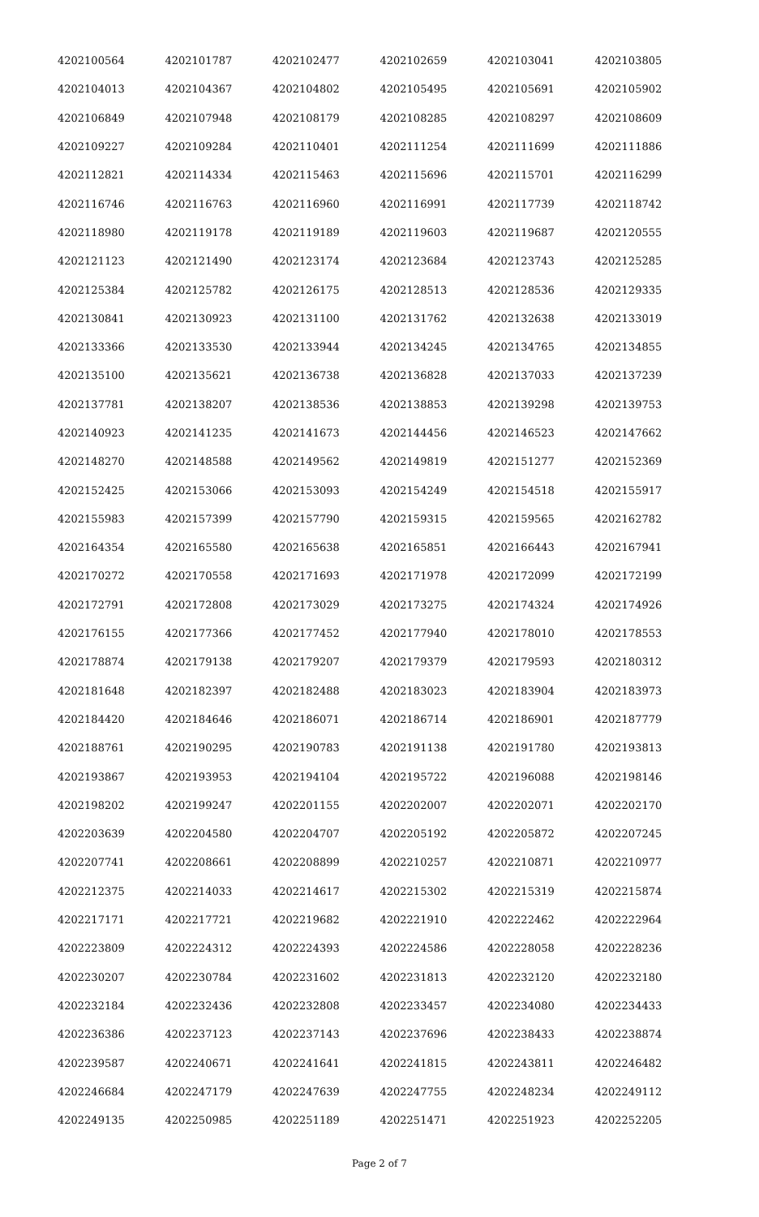| 4202100564 | 4202101787 | 4202102477 | 4202102659 | 4202103041 | 4202103805 |
| 4202104013 | 4202104367 | 4202104802 | 4202105495 | 4202105691 | 4202105902 |
| 4202106849 | 4202107948 | 4202108179 | 4202108285 | 4202108297 | 4202108609 |
| 4202109227 | 4202109284 | 4202110401 | 4202111254 | 4202111699 | 4202111886 |
| 4202112821 | 4202114334 | 4202115463 | 4202115696 | 4202115701 | 4202116299 |
| 4202116746 | 4202116763 | 4202116960 | 4202116991 | 4202117739 | 4202118742 |
| 4202118980 | 4202119178 | 4202119189 | 4202119603 | 4202119687 | 4202120555 |
| 4202121123 | 4202121490 | 4202123174 | 4202123684 | 4202123743 | 4202125285 |
| 4202125384 | 4202125782 | 4202126175 | 4202128513 | 4202128536 | 4202129335 |
| 4202130841 | 4202130923 | 4202131100 | 4202131762 | 4202132638 | 4202133019 |
| 4202133366 | 4202133530 | 4202133944 | 4202134245 | 4202134765 | 4202134855 |
| 4202135100 | 4202135621 | 4202136738 | 4202136828 | 4202137033 | 4202137239 |
| 4202137781 | 4202138207 | 4202138536 | 4202138853 | 4202139298 | 4202139753 |
| 4202140923 | 4202141235 | 4202141673 | 4202144456 | 4202146523 | 4202147662 |
| 4202148270 | 4202148588 | 4202149562 | 4202149819 | 4202151277 | 4202152369 |
| 4202152425 | 4202153066 | 4202153093 | 4202154249 | 4202154518 | 4202155917 |
| 4202155983 | 4202157399 | 4202157790 | 4202159315 | 4202159565 | 4202162782 |
| 4202164354 | 4202165580 | 4202165638 | 4202165851 | 4202166443 | 4202167941 |
| 4202170272 | 4202170558 | 4202171693 | 4202171978 | 4202172099 | 4202172199 |
| 4202172791 | 4202172808 | 4202173029 | 4202173275 | 4202174324 | 4202174926 |
| 4202176155 | 4202177366 | 4202177452 | 4202177940 | 4202178010 | 4202178553 |
| 4202178874 | 4202179138 | 4202179207 | 4202179379 | 4202179593 | 4202180312 |
| 4202181648 | 4202182397 | 4202182488 | 4202183023 | 4202183904 | 4202183973 |
| 4202184420 | 4202184646 | 4202186071 | 4202186714 | 4202186901 | 4202187779 |
| 4202188761 | 4202190295 | 4202190783 | 4202191138 | 4202191780 | 4202193813 |
| 4202193867 | 4202193953 | 4202194104 | 4202195722 | 4202196088 | 4202198146 |
| 4202198202 | 4202199247 | 4202201155 | 4202202007 | 4202202071 | 4202202170 |
| 4202203639 | 4202204580 | 4202204707 | 4202205192 | 4202205872 | 4202207245 |
| 4202207741 | 4202208661 | 4202208899 | 4202210257 | 4202210871 | 4202210977 |
| 4202212375 | 4202214033 | 4202214617 | 4202215302 | 4202215319 | 4202215874 |
| 4202217171 | 4202217721 | 4202219682 | 4202221910 | 4202222462 | 4202222964 |
| 4202223809 | 4202224312 | 4202224393 | 4202224586 | 4202228058 | 4202228236 |
| 4202230207 | 4202230784 | 4202231602 | 4202231813 | 4202232120 | 4202232180 |
| 4202232184 | 4202232436 | 4202232808 | 4202233457 | 4202234080 | 4202234433 |
| 4202236386 | 4202237123 | 4202237143 | 4202237696 | 4202238433 | 4202238874 |
| 4202239587 | 4202240671 | 4202241641 | 4202241815 | 4202243811 | 4202246482 |
| 4202246684 | 4202247179 | 4202247639 | 4202247755 | 4202248234 | 4202249112 |
| 4202249135 | 4202250985 | 4202251189 | 4202251471 | 4202251923 | 4202252205 |
Page 2 of 7